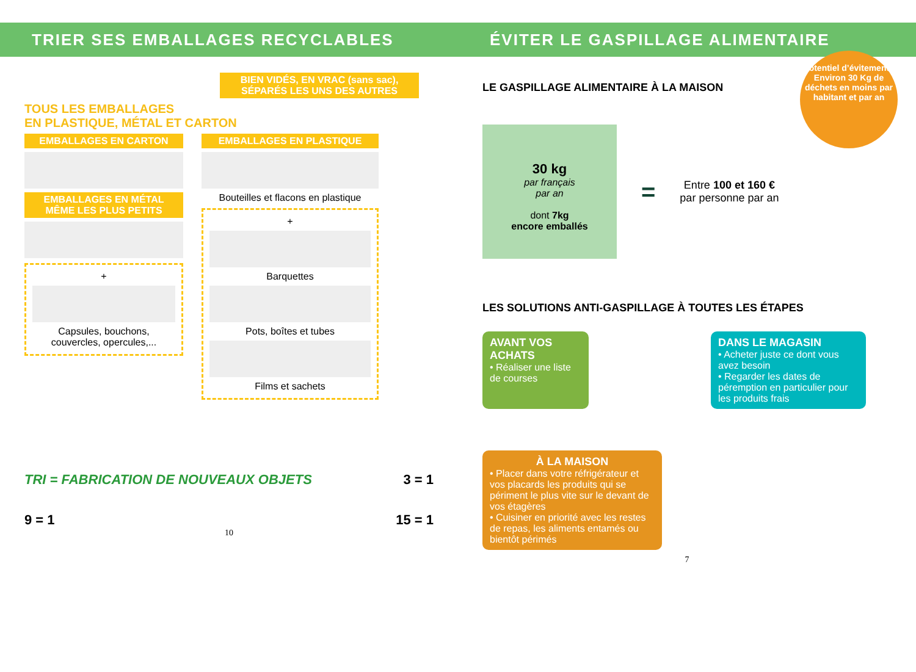TRIER SES EMBALLAGES RECYCLABLES ÉVITER LE GASPILLAGE ALIMENTAIRE
BIEN VIDÉS, EN VRAC (sans sac),
SÉPARÉS LES UNS DES AUTRES
TOUS LES EMBALLAGES
EN PLASTIQUE, MÉTAL ET CARTON
EMBALLAGES EN CARTON
EMBALLAGES EN MÉTAL
MÊME LES PLUS PETITS
+
Capsules, bouchons,
couvercles, opercules,...
EMBALLAGES EN PLASTIQUE
Bouteilles et flacons en plastique
+
Barquettes
Pots, boîtes et tubes
Films et sachets
TRI = FABRICATION DE NOUVEAUX OBJETS
3 = 1
9 = 1 15 = 1
10
LE GASPILLAGE ALIMENTAIRE À LA MAISON
Potentiel d’évitement :
Environ 30 Kg de déchets en moins par habitant et par an
30 kg
par français
par an
dont 7kg
encore emballés
=
Entre 100 et 160 €
par personne par an
LES SOLUTIONS ANTI-GASPILLAGE À TOUTES LES ÉTAPES
AVANT VOS ACHATS
• Réaliser une liste de courses
DANS LE MAGASIN
• Acheter juste ce dont vous avez besoin
• Regarder les dates de péremption en particulier pour les produits frais
À LA MAISON
• Placer dans votre réfrigérateur et vos placards les produits qui se périment le plus vite sur le devant de vos étagères
• Cuisiner en priorité avec les restes de repas, les aliments entamés ou bientôt périmés
7